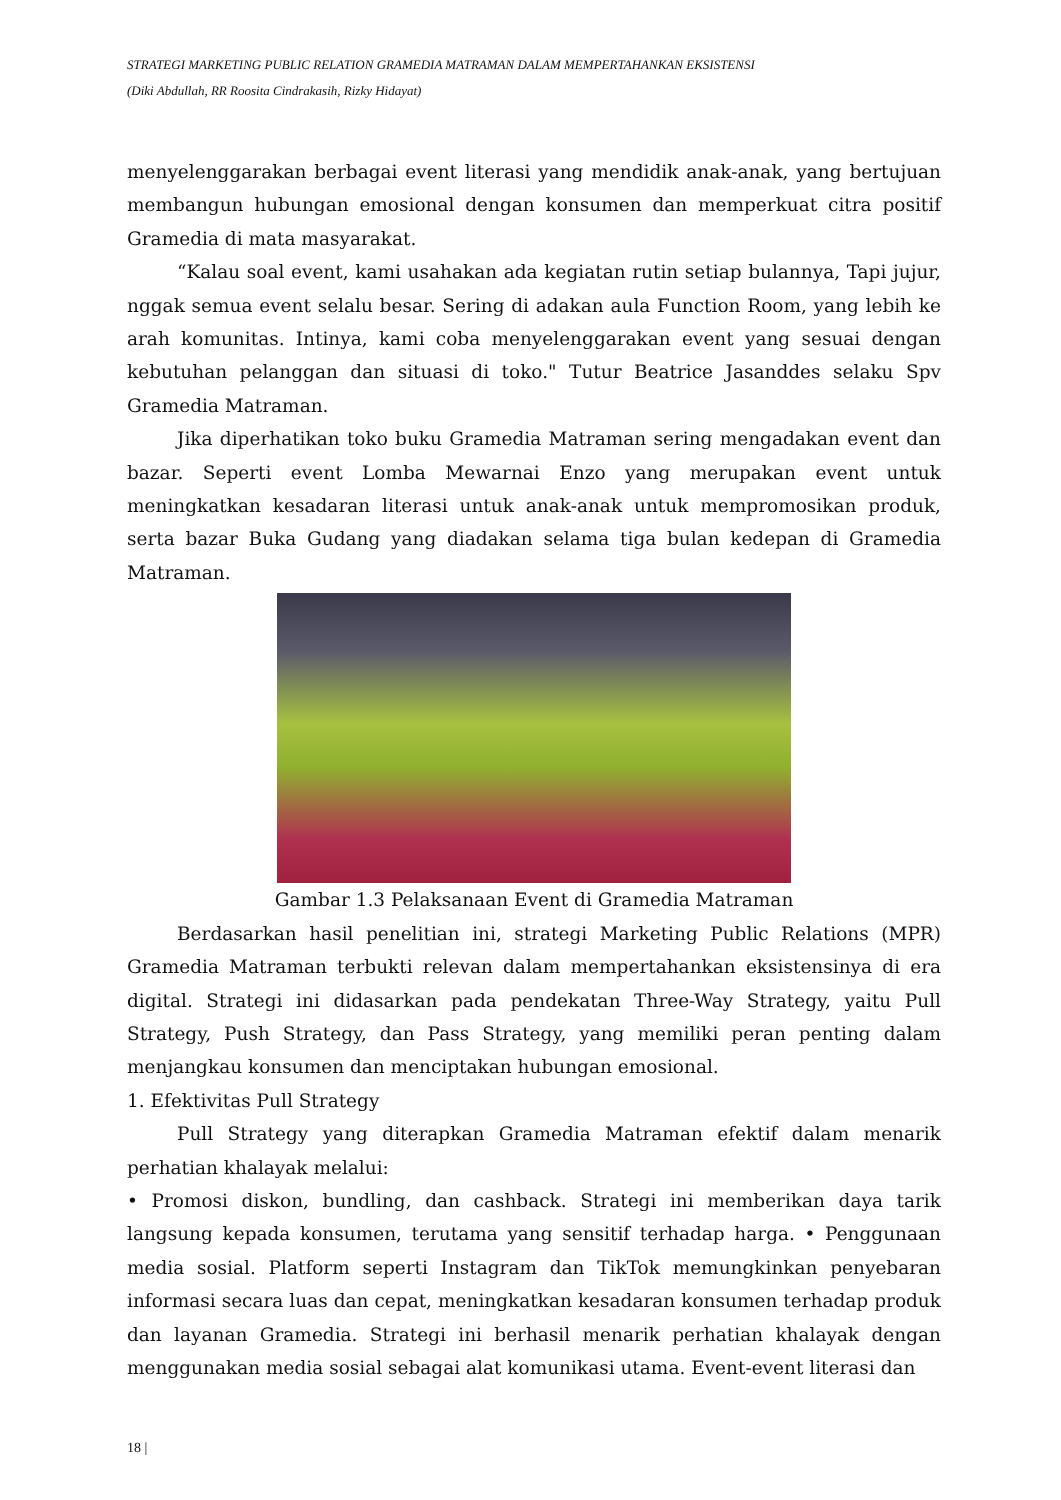STRATEGI MARKETING PUBLIC RELATION GRAMEDIA MATRAMAN DALAM MEMPERTAHANKAN EKSISTENSI
(Diki Abdullah, RR Roosita Cindrakasih, Rizky Hidayat)
menyelenggarakan berbagai event literasi yang mendidik anak-anak, yang bertujuan membangun hubungan emosional dengan konsumen dan memperkuat citra positif Gramedia di mata masyarakat.
“Kalau soal event, kami usahakan ada kegiatan rutin setiap bulannya, Tapi jujur, nggak semua event selalu besar. Sering di adakan aula Function Room, yang lebih ke arah komunitas. Intinya, kami coba menyelenggarakan event yang sesuai dengan kebutuhan pelanggan dan situasi di toko." Tutur Beatrice Jasanddes selaku Spv Gramedia Matraman.
Jika diperhatikan toko buku Gramedia Matraman sering mengadakan event dan bazar. Seperti event Lomba Mewarnai Enzo yang merupakan event untuk meningkatkan kesadaran literasi untuk anak-anak untuk mempromosikan produk, serta bazar Buka Gudang yang diadakan selama tiga bulan kedepan di Gramedia Matraman.
Gambar 1.3 Pelaksanaan Event di Gramedia Matraman
Berdasarkan hasil penelitian ini, strategi Marketing Public Relations (MPR) Gramedia Matraman terbukti relevan dalam mempertahankan eksistensinya di era digital. Strategi ini didasarkan pada pendekatan Three-Way Strategy, yaitu Pull Strategy, Push Strategy, dan Pass Strategy, yang memiliki peran penting dalam menjangkau konsumen dan menciptakan hubungan emosional.
1. Efektivitas Pull Strategy
Pull Strategy yang diterapkan Gramedia Matraman efektif dalam menarik perhatian khalayak melalui:
• Promosi diskon, bundling, dan cashback. Strategi ini memberikan daya tarik langsung kepada konsumen, terutama yang sensitif terhadap harga. • Penggunaan media sosial. Platform seperti Instagram dan TikTok memungkinkan penyebaran informasi secara luas dan cepat, meningkatkan kesadaran konsumen terhadap produk dan layanan Gramedia. Strategi ini berhasil menarik perhatian khalayak dengan menggunakan media sosial sebagai alat komunikasi utama. Event-event literasi dan
18 |